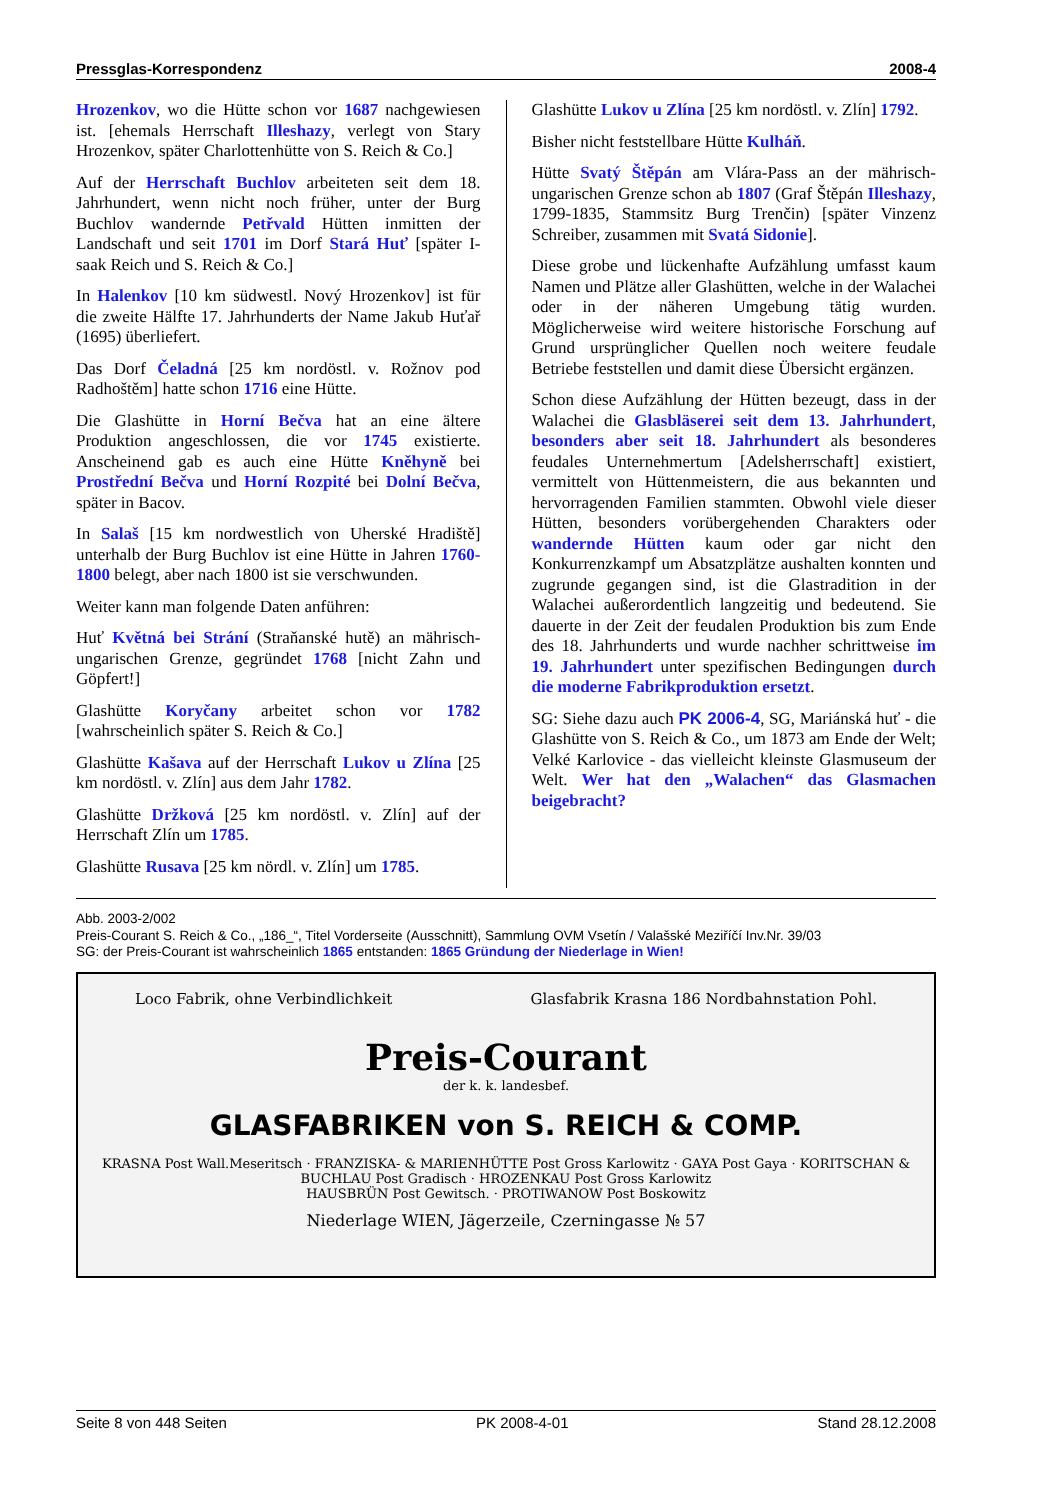Pressglas-Korrespondenz 2008-4
Hrozenkov, wo die Hütte schon vor 1687 nachgewiesen ist. [ehemals Herrschaft Illeshazy, verlegt von Stary Hrozenkov, später Charlottenhütte von S. Reich & Co.]
Auf der Herrschaft Buchlov arbeiteten seit dem 18. Jahrhundert, wenn nicht noch früher, unter der Burg Buchlov wandernde Petřvald Hütten inmitten der Landschaft und seit 1701 im Dorf Stará Huť [später I-saak Reich und S. Reich & Co.]
In Halenkov [10 km südwestl. Nový Hrozenkov] ist für die zweite Hälfte 17. Jahrhunderts der Name Jakub Huťař (1695) überliefert.
Das Dorf Čeladná [25 km nordöstl. v. Rožnov pod Radhoštěm] hatte schon 1716 eine Hütte.
Die Glashütte in Horní Bečva hat an eine ältere Produktion angeschlossen, die vor 1745 existierte. Anscheinend gab es auch eine Hütte Kněhyně bei Prostřední Bečva und Horní Rozpité bei Dolní Bečva, später in Bacov.
In Salaš [15 km nordwestlich von Uherské Hradiště] unterhalb der Burg Buchlov ist eine Hütte in Jahren 1760-1800 belegt, aber nach 1800 ist sie verschwunden.
Weiter kann man folgende Daten anführen:
Huť Květná bei Strání (Straňanské hutě) an mährisch-ungarischen Grenze, gegründet 1768 [nicht Zahn und Göpfert!]
Glashütte Koryčany arbeitet schon vor 1782 [wahrscheinlich später S. Reich & Co.]
Glashütte Kašava auf der Herrschaft Lukov u Zlína [25 km nordöstl. v. Zlín] aus dem Jahr 1782.
Glashütte Držková [25 km nordöstl. v. Zlín] auf der Herrschaft Zlín um 1785.
Glashütte Rusava [25 km nördl. v. Zlín] um 1785.
Glashütte Lukov u Zlína [25 km nordöstl. v. Zlín] 1792.
Bisher nicht feststellbare Hütte Kulháň.
Hütte Svatý Štěpán am Vlára-Pass an der mährisch-ungarischen Grenze schon ab 1807 (Graf Štěpán Illeshazy, 1799-1835, Stammsitz Burg Trenčin) [später Vinzenz Schreiber, zusammen mit Svatá Sidonie].
Diese grobe und lückenhafte Aufzählung umfasst kaum Namen und Plätze aller Glashütten, welche in der Walachei oder in der näheren Umgebung tätig wurden. Möglicherweise wird weitere historische Forschung auf Grund ursprünglicher Quellen noch weitere feudale Betriebe feststellen und damit diese Übersicht ergänzen.
Schon diese Aufzählung der Hütten bezeugt, dass in der Walachei die Glasbläserei seit dem 13. Jahrhundert, besonders aber seit 18. Jahrhundert als besonderes feudales Unternehmertum [Adelsherrschaft] existiert, vermittelt von Hüttenmeistern, die aus bekannten und hervorragenden Familien stammten. Obwohl viele dieser Hütten, besonders vorübergehenden Charakters oder wandernde Hütten kaum oder gar nicht den Konkurrenzkampf um Absatzplätze aushalten konnten und zugrunde gegangen sind, ist die Glastradition in der Walachei außerordentlich langzeitig und bedeutend. Sie dauerte in der Zeit der feudalen Produktion bis zum Ende des 18. Jahrhunderts und wurde nachher schrittweise im 19. Jahrhundert unter spezifischen Bedingungen durch die moderne Fabrikproduktion ersetzt.
SG: Siehe dazu auch PK 2006-4, SG, Mariánská huť - die Glashütte von S. Reich & Co., um 1873 am Ende der Welt; Velké Karlovice - das vielleicht kleinste Glasmuseum der Welt. Wer hat den „Walachen“ das Glasmachen beigebracht?
Abb. 2003-2/002
Preis-Courant S. Reich & Co., „186_“, Titel Vorderseite (Ausschnitt), Sammlung OVM Vsetín / Valašské Meziříčí Inv.Nr. 39/03
SG: der Preis-Courant ist wahrscheinlich 1865 entstanden: 1865 Gründung der Niederlage in Wien!
Loco Fabrik, ohne Verbindlichkeit Glasfabrik Krasna 186 Nordbahnstation Pohl.
Preis-Courant
der k. k. landesbef.
GLASFABRIKEN von S. REICH & COMP.
KRASNA Post Wall.Meseritsch · FRANZISKA- & MARIENHÜTTE Post Gross Karlowitz · GAYA Post Gaya · KORITSCHAN & BUCHLAU Post Gradisch · HROZENKAU Post Gross Karlowitz
HAUSBRÜN Post Gewitsch. · PROTIWANOW Post Boskowitz
Niederlage WIEN, Jägerzeile, Czerningasse № 57
Seite 8 von 448 Seiten PK 2008-4-01 Stand 28.12.2008